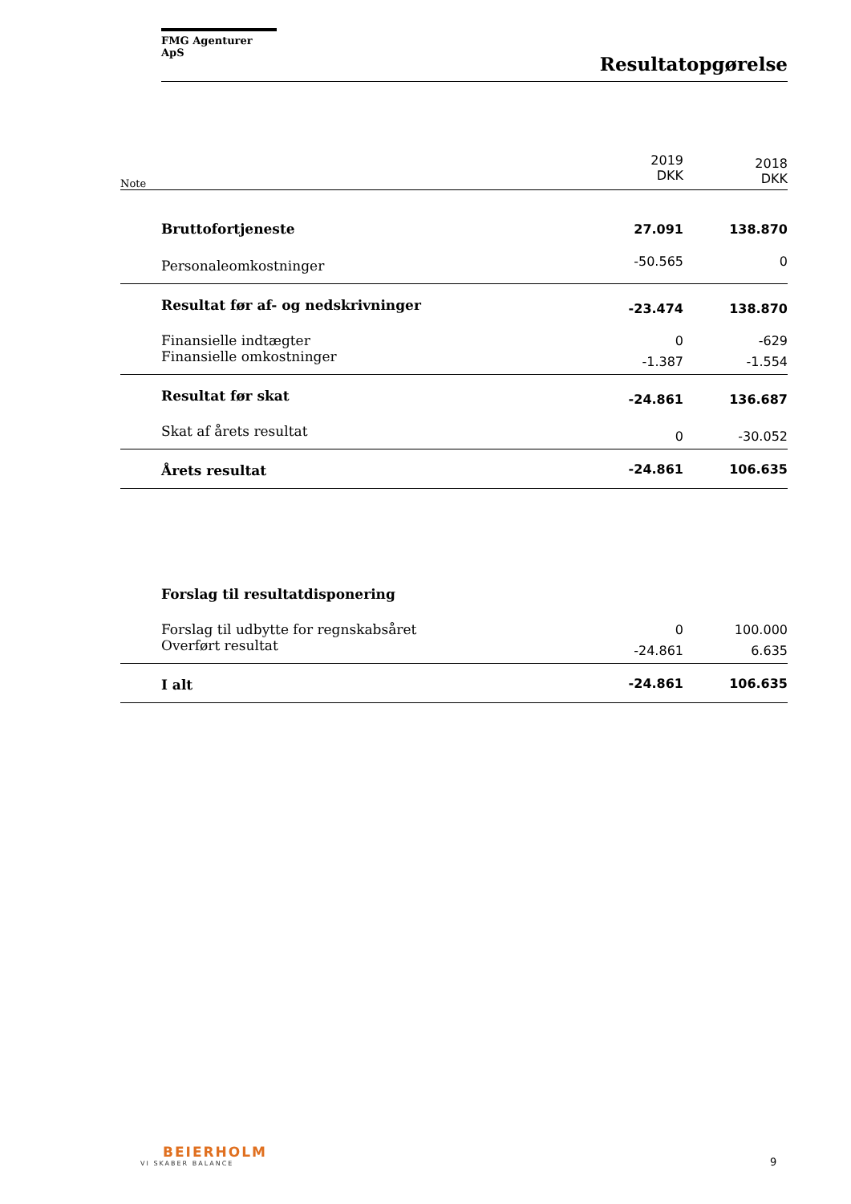FMG Agenturer ApS
Resultatopgørelse
| Note | | 2019 DKK | 2018 DKK |
| --- | --- | --- | --- |
| | Bruttofortjeneste | 27.091 | 138.870 |
| | Personaleomkostninger | -50.565 | 0 |
| | Resultat før af- og nedskrivninger | -23.474 | 138.870 |
| | Finansielle indtægter | 0 | -629 |
| | Finansielle omkostninger | -1.387 | -1.554 |
| | Resultat før skat | -24.861 | 136.687 |
| | Skat af årets resultat | 0 | -30.052 |
| | Årets resultat | -24.861 | 106.635 |
| | Forslag til resultatdisponering | | |
| | Forslag til udbytte for regnskabsåret | 0 | 100.000 |
| | Overført resultat | -24.861 | 6.635 |
| | I alt | -24.861 | 106.635 |
BEIERHOLM
VI SKABER BALANCE
9